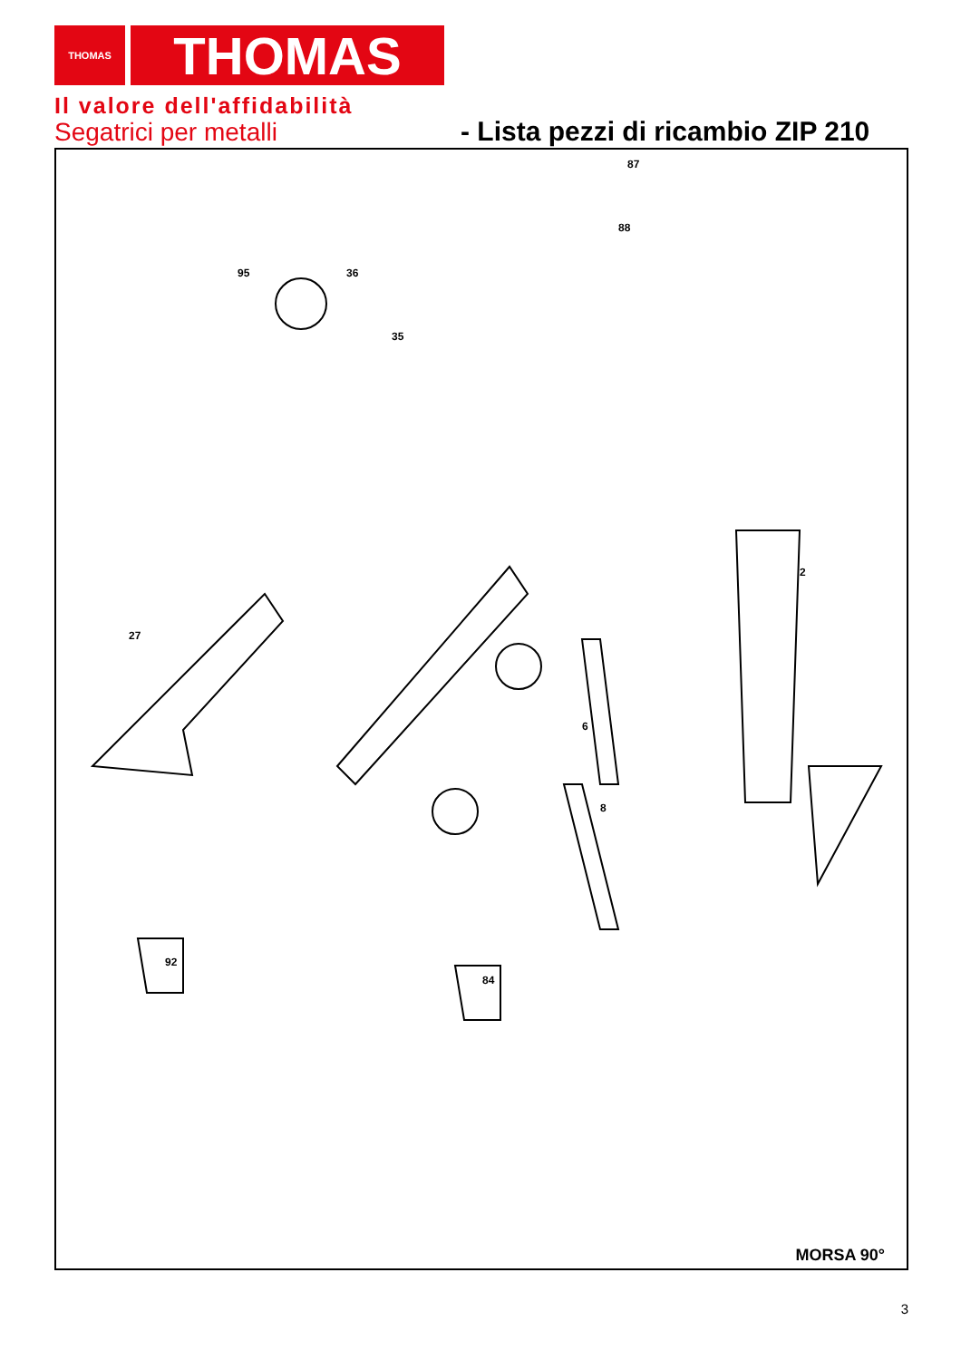THOMAS
THOMAS
Il valore dell'affidabilità
Segatrici per metalli
- Lista pezzi di ricambio ZIP 210
87
88
95
36
35
2
27
6
8
92
84
MORSA 90°
3